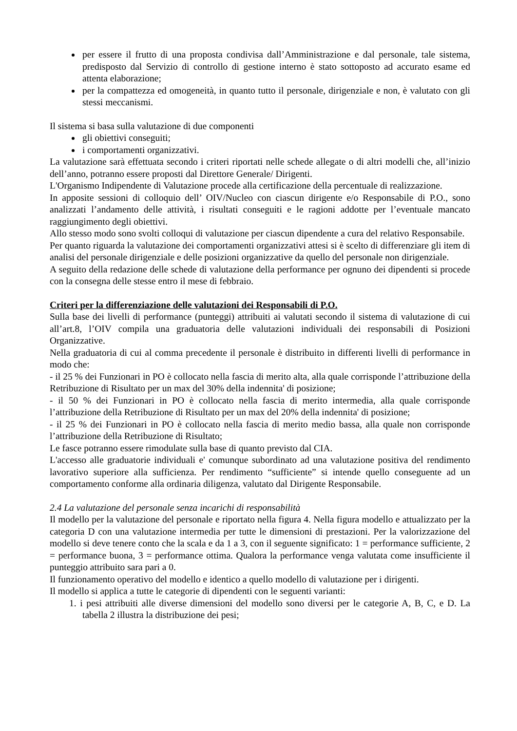per essere il frutto di una proposta condivisa dall’Amministrazione e dal personale, tale sistema, predisposto dal Servizio di controllo di gestione interno è stato sottoposto ad accurato esame ed attenta elaborazione;
per la compattezza ed omogeneità, in quanto tutto il personale, dirigenziale e non, è valutato con gli stessi meccanismi.
Il sistema si basa sulla valutazione di due componenti
gli obiettivi conseguiti;
i comportamenti organizzativi.
La valutazione sarà effettuata secondo i criteri riportati nelle schede allegate o di altri modelli che, all’inizio dell’anno, potranno essere proposti dal Direttore Generale/ Dirigenti.
L'Organismo Indipendente di Valutazione procede alla certificazione della percentuale di realizzazione.
In apposite sessioni di colloquio dell’ OIV/Nucleo con ciascun dirigente e/o Responsabile di P.O., sono analizzati l’andamento delle attività, i risultati conseguiti e le ragioni addotte per l’eventuale mancato raggiungimento degli obiettivi.
Allo stesso modo sono svolti colloqui di valutazione per ciascun dipendente a cura del relativo Responsabile.
Per quanto riguarda la valutazione dei comportamenti organizzativi attesi si è scelto di differenziare gli item di analisi del personale dirigenziale e delle posizioni organizzative da quello del personale non dirigenziale.
A seguito della redazione delle schede di valutazione della performance per ognuno dei dipendenti si procede con la consegna delle stesse entro il mese di febbraio.
Criteri per la differenziazione delle valutazioni dei Responsabili di P.O.
Sulla base dei livelli di performance (punteggi) attribuiti ai valutati secondo il sistema di valutazione di cui all’art.8, l’OIV compila una graduatoria delle valutazioni individuali dei responsabili di Posizioni Organizzative.
Nella graduatoria di cui al comma precedente il personale è distribuito in differenti livelli di performance in modo che:
- il 25 % dei Funzionari in PO è collocato nella fascia di merito alta, alla quale corrisponde l’attribuzione della Retribuzione di Risultato per un max del 30% della indennita' di posizione;
- il 50 % dei Funzionari in PO è collocato nella fascia di merito intermedia, alla quale corrisponde l’attribuzione della Retribuzione di Risultato per un max del 20% della indennita' di posizione;
- il 25 % dei Funzionari in PO è collocato nella fascia di merito medio bassa, alla quale non corrisponde l’attribuzione della Retribuzione di Risultato;
Le fasce potranno essere rimodulate sulla base di quanto previsto dal CIA.
L'accesso alle graduatorie individuali e' comunque subordinato ad una valutazione positiva del rendimento lavorativo superiore alla sufficienza. Per rendimento “sufficiente” si intende quello conseguente ad un comportamento conforme alla ordinaria diligenza, valutato dal Dirigente Responsabile.
2.4 La valutazione del personale senza incarichi di responsabilità
Il modello per la valutazione del personale e riportato nella figura 4. Nella figura modello e attualizzato per la categoria D con una valutazione intermedia per tutte le dimensioni di prestazioni. Per la valorizzazione del modello si deve tenere conto che la scala e da 1 a 3, con il seguente significato: 1 = performance sufficiente, 2 = performance buona, 3 = performance ottima. Qualora la performance venga valutata come insufficiente il punteggio attribuito sara pari a 0.
Il funzionamento operativo del modello e identico a quello modello di valutazione per i dirigenti.
Il modello si applica a tutte le categorie di dipendenti con le seguenti varianti:
1. i pesi attribuiti alle diverse dimensioni del modello sono diversi per le categorie A, B, C, e D. La tabella 2 illustra la distribuzione dei pesi;